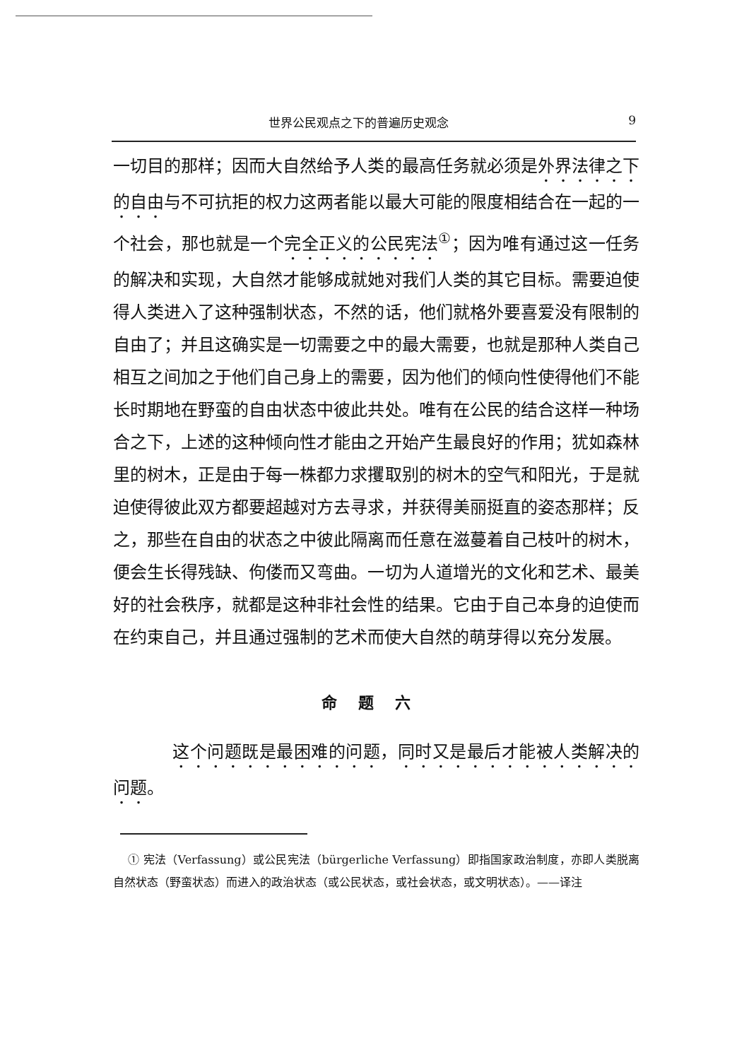世界公民观点之下的普遍历史观念 9
一切目的那样；因而大自然给予人类的最高任务就必须是外界法律之下的自由与不可抗拒的权力这两者能以最大可能的限度相结合在一起的一个社会，那也就是一个完全正义的公民宪法<sup>①</sup>；因为唯有通过这一任务的解决和实现，大自然才能够成就她对我们人类的其它目标。需要迫使得人类进入了这种强制状态，不然的话，他们就格外要喜爱没有限制的自由了；并且这确实是一切需要之中的最大需要，也就是那种人类自己相互之间加之于他们自己身上的需要，因为他们的倾向性使得他们不能长时期地在野蛮的自由状态中彼此共处。唯有在公民的结合这样一种场合之下，上述的这种倾向性才能由之开始产生最良好的作用；犹如森林里的树木，正是由于每一株都力求攫取别的树木的空气和阳光，于是就迫使得彼此双方都要超越对方去寻求，并获得美丽挺直的姿态那样；反之，那些在自由的状态之中彼此隔离而任意在滋蔓着自己枝叶的树木，便会生长得残缺、佝偻而又弯曲。一切为人道增光的文化和艺术、最美好的社会秩序，就都是这种非社会性的结果。它由于自己本身的迫使而在约束自己，并且通过强制的艺术而使大自然的萌芽得以充分发展。
命题六
这个问题既是最困难的问题，同时又是最后才能被人类解决的问题。
① 宪法（Verfassung）或公民宪法（bürgerliche Verfassung）即指国家政治制度，亦即人类脱离自然状态（野蛮状态）而进入的政治状态（或公民状态，或社会状态，或文明状态）。——译注